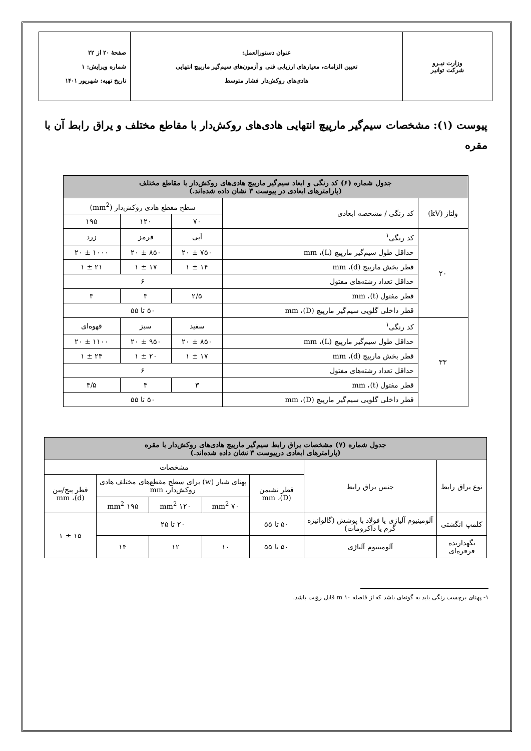| وزارت نیـرو شرکت توانیر | عنوان دستورالعمل: تعیین الزامات، معیارهای ارزیابی فنی و آزمون‌های سیم‌گیر مارپیچ انتهایی هادی‌های روکش‌دار فشار متوسط | صفحهٔ ۲۰ از ۲۲ شماره ویرایش: ۱ تاریخ تهیه: شهریور ۱۴۰۱ |
پیوست (۱): مشخصات سیم‌گیر مارپیچ انتهایی هادی‌های روکش‌دار با مقاطع مختلف و یراق رابط آن با مقره
| جدول شماره (۶) کد رنگی و ابعاد سیم‌گیر مارپیچ هادی‌های روکش‌دار با مقاطع مختلف (پارامترهای ابعادی در پیوست ۳ نشان داده شده‌اند.) | | | | |
| ولتاژ (kV) | کد رنگی / مشخصه ابعادی | سطح مقطع هادی روکش‌دار (mm<sup>2</sup>) | | |
| | | ۷۰ | ۱۲۰ | ۱۹۵ |
| ۲۰ | کد رنگی<sup>۱</sup> | آبی | قرمز | زرد |
| | حداقل طول سیم‌گیر مارپیچ (L)، mm | ۷۵۰ ± ۲۰ | ۸۵۰ ± ۲۰ | ۱۰۰۰ ± ۲۰ |
| | قطر بخش مارپیچ (d)، mm | ۱۴ ± ۱ | ۱۷ ± ۱ | ۲۱ ± ۱ |
| | حداقل تعداد رشته‌های مفتول | ۶ | | |
| | قطر مفتول (t)، mm | ۲/۵ | ۳ | ۳ |
| | قطر داخلی گلویی سیم‌گیر مارپیچ (D)، mm | ۵۰ تا ۵۵ | | |
| ۳۳ | کد رنگی<sup>۱</sup> | سفید | سبز | قهوه‌ای |
| | حداقل طول سیم‌گیر مارپیچ (L)، mm | ۸۵۰ ± ۲۰ | ۹۵۰ ± ۲۰ | ۱۱۰۰ ± ۲۰ |
| | قطر بخش مارپیچ (d)، mm | ۱۷ ± ۱ | ۲۰ ± ۱ | ۲۴ ± ۱ |
| | حداقل تعداد رشته‌های مفتول | ۶ | | |
| | قطر مفتول (t)، mm | ۳ | ۳ | ۳/۵ |
| | قطر داخلی گلویی سیم‌گیر مارپیچ (D)، mm | ۵۰ تا ۵۵ | | |
| جدول شماره (۷) مشخصات یراق رابط سیم‌گیر مارپیچ هادی‌های روکش‌دار با مقره (پارامترهای ابعادی درپیوست ۳ نشان داده شده‌اند.) | | | | | | |
| نوع یراق رابط | جنس یراق رابط | مشخصات | | | | |
| | | قطر نشیمن (D)، mm | پهنای شیار (w) برای سطح مقطع‌های مختلف هادی روکش‌دار، mm | | | قطر پیچ/پین (d)، mm |
| | | | ۷۰ mm<sup>2</sup> | ۱۲۰ mm<sup>2</sup> | ۱۹۵ mm<sup>2</sup> | |
| کلمپ انگشتی | آلومینیوم آلیاژی یا فولاد با پوشش (گالوانیزه گرم یا داکرومات) | ۵۰ تا ۵۵ | ۲۰ تا ۲۵ | | | ۱۵ ± ۱ |
| نگهدارنده قرقره‌ای | آلومینیوم آلیاژی | ۵۰ تا ۵۵ | ۱۰ | ۱۲ | ۱۴ | |
۱- پهنای برچسب رنگی باید به گونه‌ای باشد که از فاصله ۱۰ m قابل رؤیت باشد.